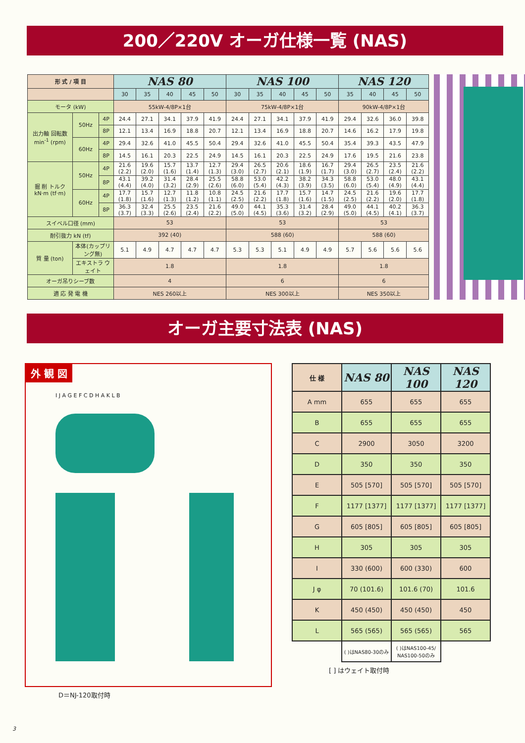200／220V オーガ仕様一覧 (NAS)
| 形 式 / 項 目 | | | NAS 80 | | | | | NAS 100 | | | | | NAS 120 | | | |
| --- | --- | --- | --- | --- | --- | --- | --- | --- | --- | --- | --- | --- | --- | --- | --- | --- |
| | | | 30 | 35 | 40 | 45 | 50 | 30 | 35 | 40 | 45 | 50 | 35 | 40 | 45 | 50 |
| モータ (kW) | | | 55kW-4/8P×1台 | | | | | 75kW-4/8P×1台 | | | | | 90kW-4/8P×1台 | | | |
| 出力軸 回転数 min<sup>-1</sup> (rpm) | 50Hz | 4P | 24.4 | 27.1 | 34.1 | 37.9 | 41.9 | 24.4 | 27.1 | 34.1 | 37.9 | 41.9 | 29.4 | 32.6 | 36.0 | 39.8 |
| | | 8P | 12.1 | 13.4 | 16.9 | 18.8 | 20.7 | 12.1 | 13.4 | 16.9 | 18.8 | 20.7 | 14.6 | 16.2 | 17.9 | 19.8 |
| | 60Hz | 4P | 29.4 | 32.6 | 41.0 | 45.5 | 50.4 | 29.4 | 32.6 | 41.0 | 45.5 | 50.4 | 35.4 | 39.3 | 43.5 | 47.9 |
| | | 8P | 14.5 | 16.1 | 20.3 | 22.5 | 24.9 | 14.5 | 16.1 | 20.3 | 22.5 | 24.9 | 17.6 | 19.5 | 21.6 | 23.8 |
| 掘 削 トルク kN·m (tf·m) | 50Hz | 4P | 21.6 (2.2) | 19.6 (2.0) | 15.7 (1.6) | 13.7 (1.4) | 12.7 (1.3) | 29.4 (3.0) | 26.5 (2.7) | 20.6 (2.1) | 18.6 (1.9) | 16.7 (1.7) | 29.4 (3.0) | 26.5 (2.7) | 23.5 (2.4) | 21.6 (2.2) |
| | | 8P | 43.1 (4.4) | 39.2 (4.0) | 31.4 (3.2) | 28.4 (2.9) | 25.5 (2.6) | 58.8 (6.0) | 53.0 (5.4) | 42.2 (4.3) | 38.2 (3.9) | 34.3 (3.5) | 58.8 (6.0) | 53.0 (5.4) | 48.0 (4.9) | 43.1 (4.4) |
| | 60Hz | 4P | 17.7 (1.8) | 15.7 (1.6) | 12.7 (1.3) | 11.8 (1.2) | 10.8 (1.1) | 24.5 (2.5) | 21.6 (2.2) | 17.7 (1.8) | 15.7 (1.6) | 14.7 (1.5) | 24.5 (2.5) | 21.6 (2.2) | 19.6 (2.0) | 17.7 (1.8) |
| | | 8P | 36.3 (3.7) | 32.4 (3.3) | 25.5 (2.6) | 23.5 (2.4) | 21.6 (2.2) | 49.0 (5.0) | 44.1 (4.5) | 35.3 (3.6) | 31.4 (3.2) | 28.4 (2.9) | 49.0 (5.0) | 44.1 (4.5) | 40.2 (4.1) | 36.3 (3.7) |
| スイベル口径 (mm) | | | 53 | | | | | 53 | | | | | 53 | | | |
| 耐引抜力 kN (tf) | | | 392 (40) | | | | | 588 (60) | | | | | 588 (60) | | | |
| 質 量 (ton) | 本体(カップリング無) | | 5.1 | 4.9 | 4.7 | 4.7 | 4.7 | 5.3 | 5.3 | 5.1 | 4.9 | 4.9 | 5.7 | 5.6 | 5.6 | 5.6 |
| | エキストラ ウェイト | | 1.8 | | | | | 1.8 | | | | | 1.8 | | | |
| オーガ吊りシーブ数 | | | 4 | | | | | 6 | | | | | 6 | | | |
| 適 応 発 電 機 | | | NES 260以上 | | | | | NES 300以上 | | | | | NES 350以上 | | | |
オーガ主要寸法表 (NAS)
外 観 図
I J A G E F C D H A K L B
D＝NJ-120取付時
| 仕 様 | NAS 80 | NAS 100 | NAS 120 |
| --- | --- | --- | --- |
| A mm | 655 | 655 | 655 |
| B | 655 | 655 | 655 |
| C | 2900 | 3050 | 3200 |
| D | 350 | 350 | 350 |
| E | 505 [570] | 505 [570] | 505 [570] |
| F | 1177 [1377] | 1177 [1377] | 1177 [1377] |
| G | 605 [805] | 605 [805] | 605 [805] |
| H | 305 | 305 | 305 |
| I | 330 (600) | 600 (330) | 600 |
| J φ | 70 (101.6) | 101.6 (70) | 101.6 |
| K | 450 (450) | 450 (450) | 450 |
| L | 565 (565) | 565 (565) | 565 |
| | ( )はNAS80-30のみ | ( )はNAS100-45/ NAS100-50のみ | |
[ ] はウェイト取付時
3